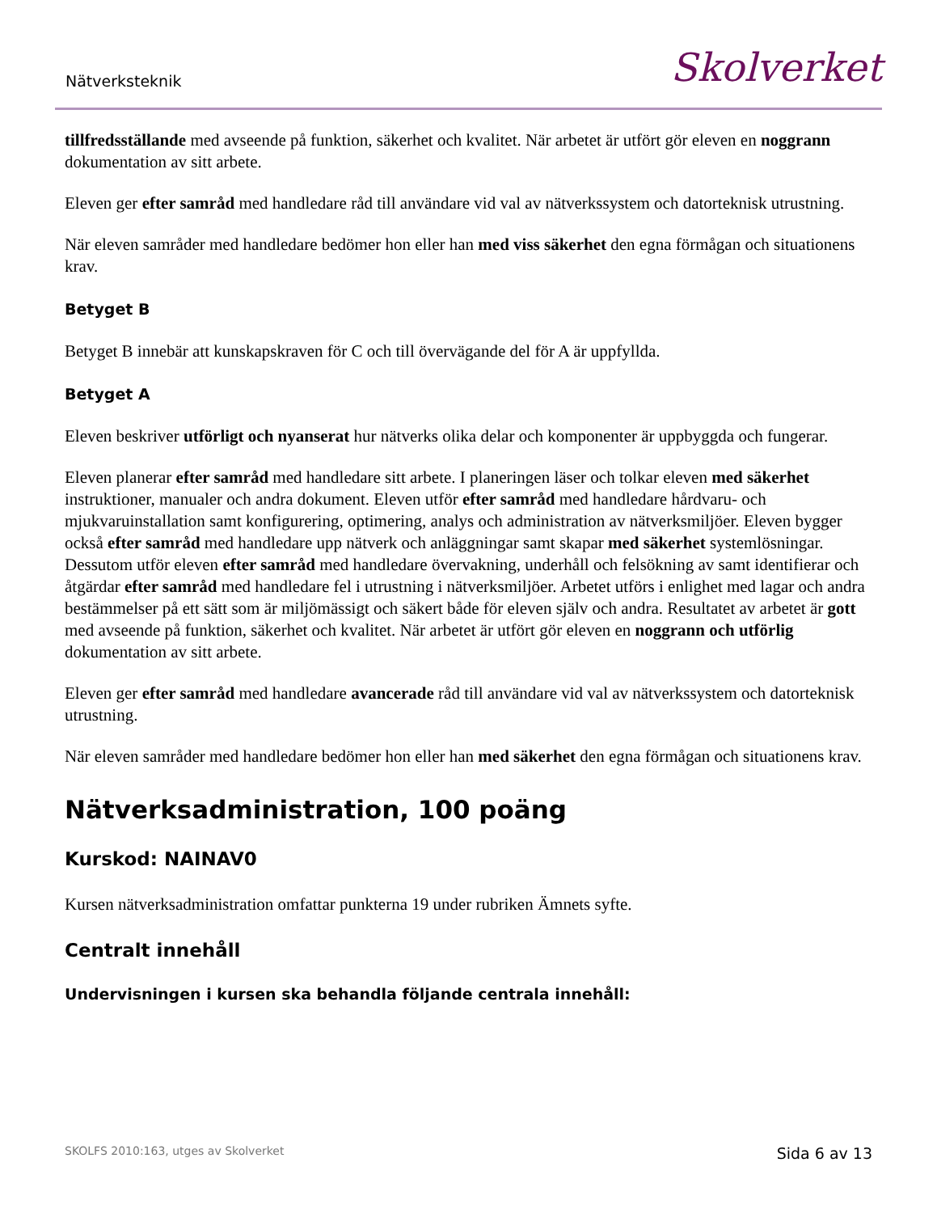Nätverksteknik Skolverket
tillfredsställande med avseende på funktion, säkerhet och kvalitet. När arbetet är utfört gör eleven en noggrann dokumentation av sitt arbete.
Eleven ger efter samråd med handledare råd till användare vid val av nätverkssystem och datorteknisk utrustning.
När eleven samråder med handledare bedömer hon eller han med viss säkerhet den egna förmågan och situationens krav.
Betyget B
Betyget B innebär att kunskapskraven för C och till övervägande del för A är uppfyllda.
Betyget A
Eleven beskriver utförligt och nyanserat hur nätverks olika delar och komponenter är uppbyggda och fungerar.
Eleven planerar efter samråd med handledare sitt arbete. I planeringen läser och tolkar eleven med säkerhet instruktioner, manualer och andra dokument. Eleven utför efter samråd med handledare hårdvaru- och mjukvaruinstallation samt konfigurering, optimering, analys och administration av nätverksmiljöer. Eleven bygger också efter samråd med handledare upp nätverk och anläggningar samt skapar med säkerhet systemlösningar. Dessutom utför eleven efter samråd med handledare övervakning, underhåll och felsökning av samt identifierar och åtgärdar efter samråd med handledare fel i utrustning i nätverksmiljöer. Arbetet utförs i enlighet med lagar och andra bestämmelser på ett sätt som är miljömässigt och säkert både för eleven själv och andra. Resultatet av arbetet är gott med avseende på funktion, säkerhet och kvalitet. När arbetet är utfört gör eleven en noggrann och utförlig dokumentation av sitt arbete.
Eleven ger efter samråd med handledare avancerade råd till användare vid val av nätverkssystem och datorteknisk utrustning.
När eleven samråder med handledare bedömer hon eller han med säkerhet den egna förmågan och situationens krav.
Nätverksadministration, 100 poäng
Kurskod: NAINAV0
Kursen nätverksadministration omfattar punkterna 19 under rubriken Ämnets syfte.
Centralt innehåll
Undervisningen i kursen ska behandla följande centrala innehåll:
SKOLFS 2010:163, utges av Skolverket Sida 6 av 13